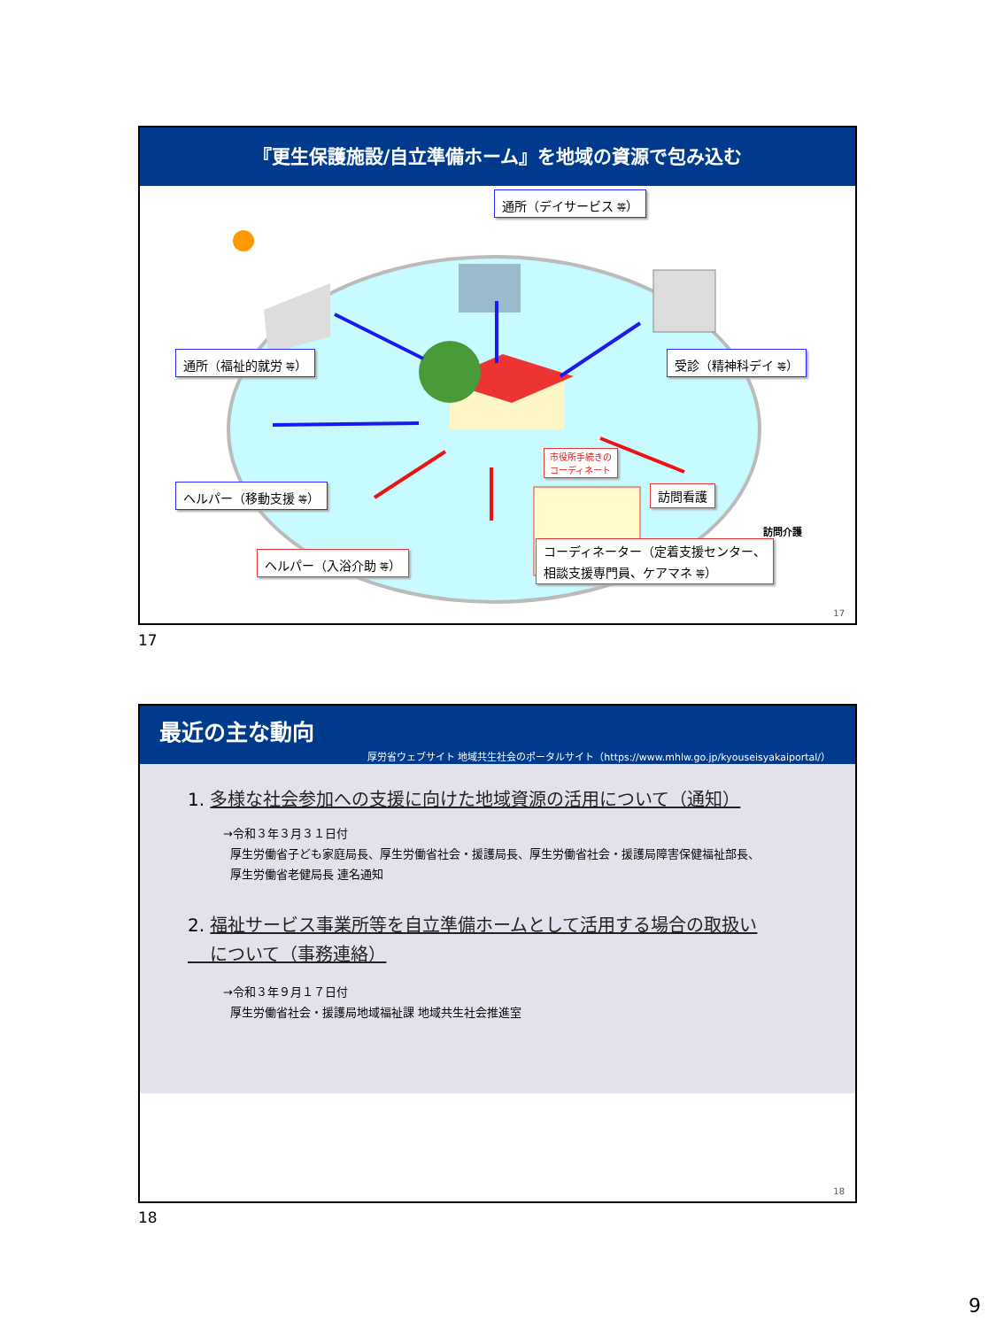『更生保護施設/自立準備ホーム』を地域の資源で包み込む
通所（デイサービス 等）
通所（福祉的就労 等）
受診（精神科デイ 等）
ヘルパー（移動支援 等）
市役所手続きの
コーディネート
訪問看護
訪問介護
ヘルパー（入浴介助 等）
コーディネーター（定着支援センター、
相談支援専門員、ケアマネ 等）
17
17
最近の主な動向
厚労省ウェブサイト 地域共生社会のポータルサイト（https://www.mhlw.go.jp/kyouseisyakaiportal/）
1. 多様な社会参加への支援に向けた地域資源の活用について（通知）
→令和３年３月３１日付
厚生労働省子ども家庭局長、厚生労働省社会・援護局長、厚生労働省社会・援護局障害保健福祉部長、
厚生労働省老健局長 連名通知
2. 福祉サービス事業所等を自立準備ホームとして活用する場合の取扱い
について（事務連絡）
→令和３年９月１７日付
厚生労働省社会・援護局地域福祉課 地域共生社会推進室
18
18
9